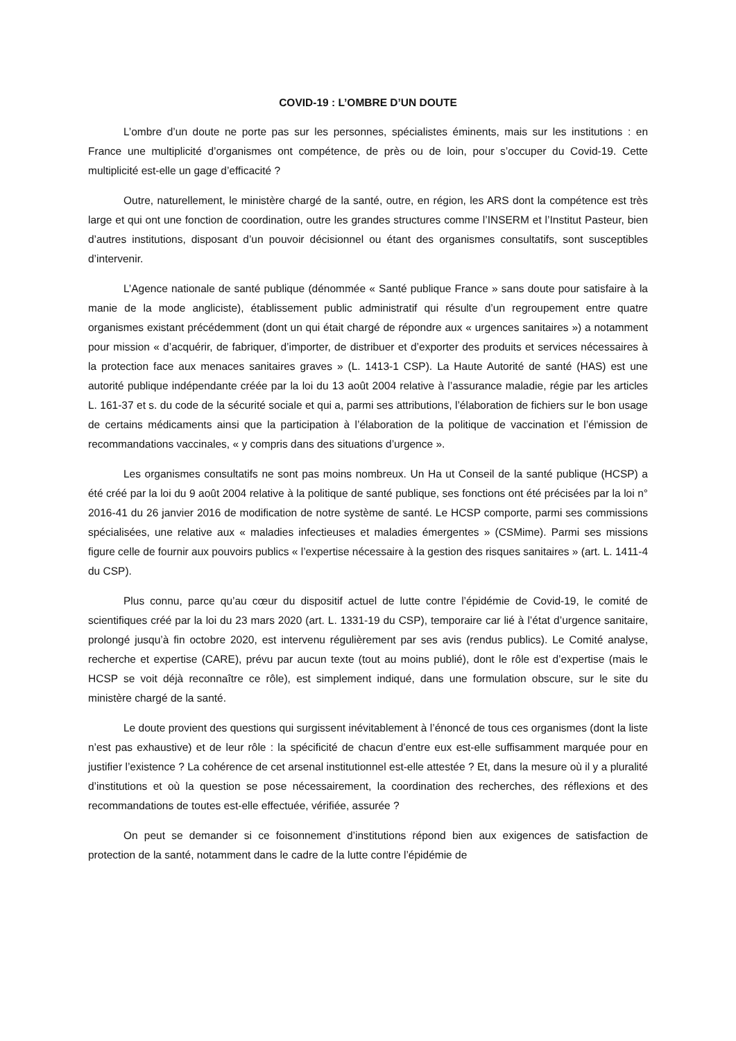COVID-19 : L’OMBRE D’UN DOUTE
L’ombre d’un doute ne porte pas sur les personnes, spécialistes éminents, mais sur les institutions : en France une multiplicité d’organismes ont compétence, de près ou de loin, pour s’occuper du Covid-19. Cette multiplicité est-elle un gage d’efficacité ?
Outre, naturellement, le ministère chargé de la santé, outre, en région, les ARS dont la compétence est très large et qui ont une fonction de coordination, outre les grandes structures comme l’INSERM et l’Institut Pasteur, bien d’autres institutions, disposant d’un pouvoir décisionnel ou étant des organismes consultatifs, sont susceptibles d’intervenir.
L’Agence nationale de santé publique (dénommée « Santé publique France » sans doute pour satisfaire à la manie de la mode angliciste), établissement public administratif qui résulte d’un regroupement entre quatre organismes existant précédemment (dont un qui était chargé de répondre aux « urgences sanitaires ») a notamment pour mission « d’acquérir, de fabriquer, d’importer, de distribuer et d’exporter des produits et services nécessaires à la protection face aux menaces sanitaires graves » (L. 1413-1 CSP). La Haute Autorité de santé (HAS) est une autorité publique indépendante créée par la loi du 13 août 2004 relative à l’assurance maladie, régie par les articles L. 161-37 et s. du code de la sécurité sociale et qui a, parmi ses attributions, l’élaboration de fichiers sur le bon usage de certains médicaments ainsi que la participation à l’élaboration de la politique de vaccination et l’émission de recommandations vaccinales, « y compris dans des situations d’urgence ».
Les organismes consultatifs ne sont pas moins nombreux. Un Ha ut Conseil de la santé publique (HCSP) a été créé par la loi du 9 août 2004 relative à la politique de santé publique, ses fonctions ont été précisées par la loi n° 2016-41 du 26 janvier 2016 de modification de notre système de santé. Le HCSP comporte, parmi ses commissions spécialisées, une relative aux « maladies infectieuses et maladies émergentes » (CSMime). Parmi ses missions figure celle de fournir aux pouvoirs publics « l’expertise nécessaire à la gestion des risques sanitaires » (art. L. 1411-4 du CSP).
Plus connu, parce qu’au cœur du dispositif actuel de lutte contre l’épidémie de Covid-19, le comité de scientifiques créé par la loi du 23 mars 2020 (art. L. 1331-19 du CSP), temporaire car lié à l’état d’urgence sanitaire, prolongé jusqu’à fin octobre 2020, est intervenu régulièrement par ses avis (rendus publics). Le Comité analyse, recherche et expertise (CARE), prévu par aucun texte (tout au moins publié), dont le rôle est d’expertise (mais le HCSP se voit déjà reconnaître ce rôle), est simplement indiqué, dans une formulation obscure, sur le site du ministère chargé de la santé.
Le doute provient des questions qui surgissent inévitablement à l’énoncé de tous ces organismes (dont la liste n’est pas exhaustive) et de leur rôle : la spécificité de chacun d’entre eux est-elle suffisamment marquée pour en justifier l’existence ? La cohérence de cet arsenal institutionnel est-elle attestée ? Et, dans la mesure où il y a pluralité d’institutions et où la question se pose nécessairement, la coordination des recherches, des réflexions et des recommandations de toutes est-elle effectuée, vérifiée, assurée ?
On peut se demander si ce foisonnement d’institutions répond bien aux exigences de satisfaction de protection de la santé, notamment dans le cadre de la lutte contre l’épidémie de